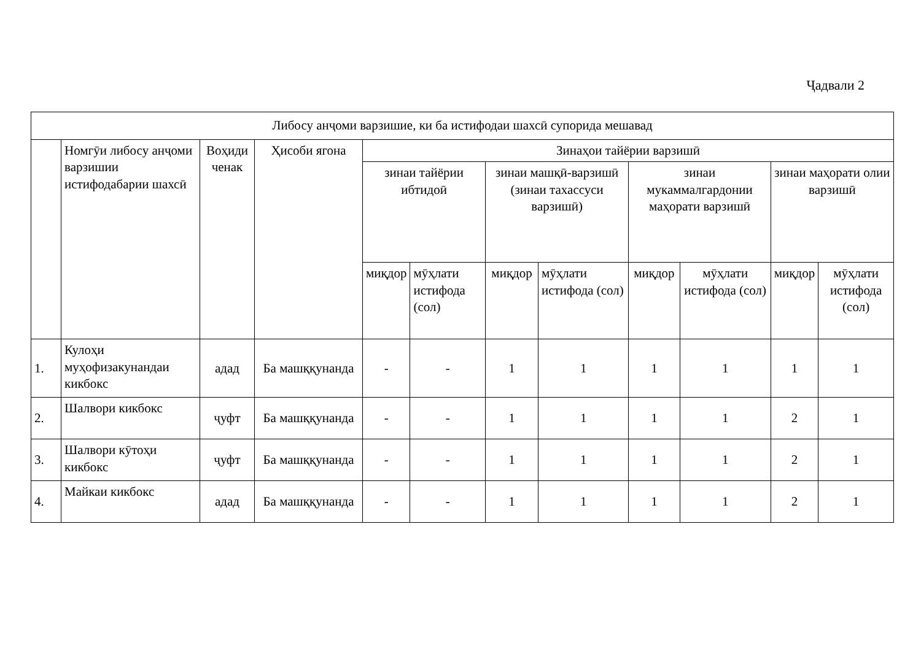Ҷадвали 2
| Либосу анҷоми варзишие, ки ба истифодаи шахсӣ супорида мешавад | | | | | | | | | | | |
| --- | --- | --- | --- | --- | --- | --- | --- | --- | --- | --- | --- |
| | Номгӯи либосу анҷоми варзишии истифодабарии шахсӣ | Воҳиди ченак | Ҳисоби ягона | Зинаҳои тайёрии варзишӣ | | | | | | | |
| | | | | зинаи тайёрии ибтидоӣ | | зинаи машқӣ-варзишӣ (зинаи тахассуси варзишӣ) | | зинаи мукаммалгардонии маҳорати варзишӣ | | зинаи маҳорати олии варзишӣ | |
| | | | | миқдор | мӯҳлати истифода (сол) | миқдор | мӯҳлати истифода (сол) | миқдор | мӯҳлати истифода (сол) | миқдор | мӯҳлати истифода (сол) |
| 1. | Кулоҳи муҳофизакунандаи кикбокс | адад | Ба машққунанда | - | - | 1 | 1 | 1 | 1 | 1 | 1 |
| 2. | Шалвори кикбокс | ҷуфт | Ба машққунанда | - | - | 1 | 1 | 1 | 1 | 2 | 1 |
| 3. | Шалвори кӯтоҳи кикбокс | ҷуфт | Ба машққунанда | - | - | 1 | 1 | 1 | 1 | 2 | 1 |
| 4. | Майкаи кикбокс | адад | Ба машққунанда | - | - | 1 | 1 | 1 | 1 | 2 | 1 |